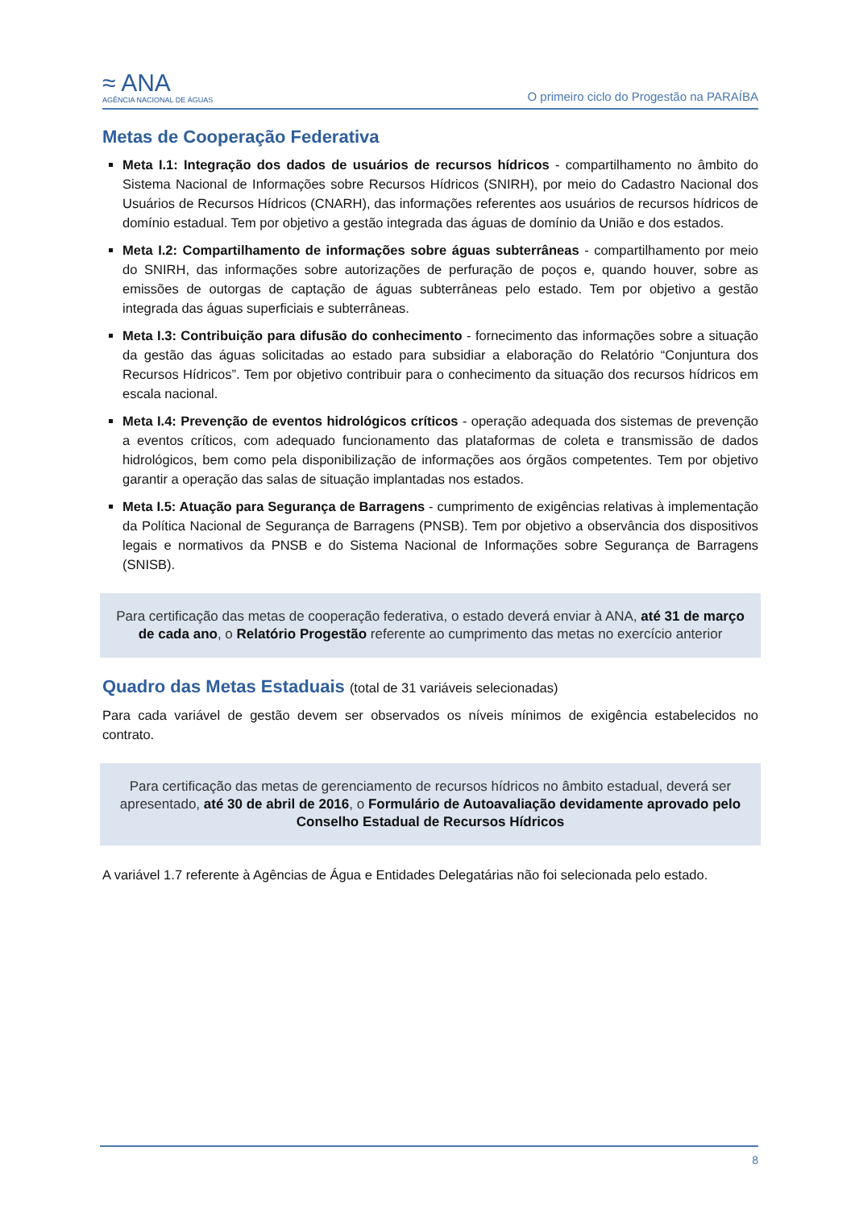≈ ANA
AGÊNCIA NACIONAL DE ÁGUAS
O primeiro ciclo do Progestão na PARAÍBA
Metas de Cooperação Federativa
Meta I.1: Integração dos dados de usuários de recursos hídricos - compartilhamento no âmbito do Sistema Nacional de Informações sobre Recursos Hídricos (SNIRH), por meio do Cadastro Nacional dos Usuários de Recursos Hídricos (CNARH), das informações referentes aos usuários de recursos hídricos de domínio estadual. Tem por objetivo a gestão integrada das águas de domínio da União e dos estados.
Meta I.2: Compartilhamento de informações sobre águas subterrâneas - compartilhamento por meio do SNIRH, das informações sobre autorizações de perfuração de poços e, quando houver, sobre as emissões de outorgas de captação de águas subterrâneas pelo estado. Tem por objetivo a gestão integrada das águas superficiais e subterrâneas.
Meta I.3: Contribuição para difusão do conhecimento - fornecimento das informações sobre a situação da gestão das águas solicitadas ao estado para subsidiar a elaboração do Relatório “Conjuntura dos Recursos Hídricos”. Tem por objetivo contribuir para o conhecimento da situação dos recursos hídricos em escala nacional.
Meta I.4: Prevenção de eventos hidrológicos críticos - operação adequada dos sistemas de prevenção a eventos críticos, com adequado funcionamento das plataformas de coleta e transmissão de dados hidrológicos, bem como pela disponibilização de informações aos órgãos competentes. Tem por objetivo garantir a operação das salas de situação implantadas nos estados.
Meta I.5: Atuação para Segurança de Barragens - cumprimento de exigências relativas à implementação da Política Nacional de Segurança de Barragens (PNSB). Tem por objetivo a observância dos dispositivos legais e normativos da PNSB e do Sistema Nacional de Informações sobre Segurança de Barragens (SNISB).
Para certificação das metas de cooperação federativa, o estado deverá enviar à ANA, até 31 de março de cada ano, o Relatório Progestão referente ao cumprimento das metas no exercício anterior
Quadro das Metas Estaduais (total de 31 variáveis selecionadas)
Para cada variável de gestão devem ser observados os níveis mínimos de exigência estabelecidos no contrato.
Para certificação das metas de gerenciamento de recursos hídricos no âmbito estadual, deverá ser apresentado, até 30 de abril de 2016, o Formulário de Autoavaliação devidamente aprovado pelo Conselho Estadual de Recursos Hídricos
A variável 1.7 referente à Agências de Água e Entidades Delegatárias não foi selecionada pelo estado.
8